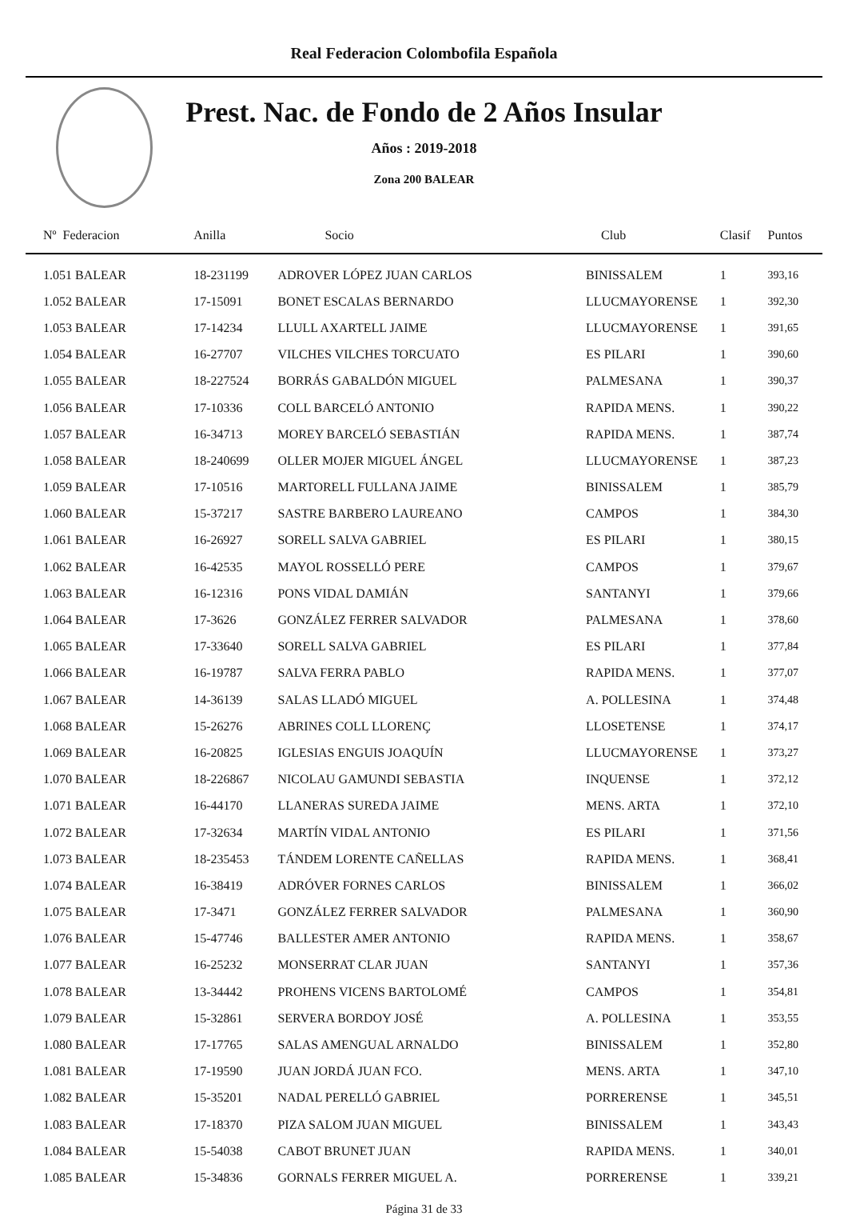Real Federacion Colombofila Española
Prest. Nac. de Fondo de 2 Años Insular
Años : 2019-2018
Zona 200 BALEAR
| Nº Federacion | Anilla | Socio | Club | Clasif | Puntos |
| --- | --- | --- | --- | --- | --- |
| 1.051 BALEAR | 18-231199 | ADROVER LÓPEZ JUAN CARLOS | BINISSALEM | 1 | 393,16 |
| 1.052 BALEAR | 17-15091 | BONET ESCALAS BERNARDO | LLUCMAYORENSE | 1 | 392,30 |
| 1.053 BALEAR | 17-14234 | LLULL AXARTELL JAIME | LLUCMAYORENSE | 1 | 391,65 |
| 1.054 BALEAR | 16-27707 | VILCHES VILCHES TORCUATO | ES PILARI | 1 | 390,60 |
| 1.055 BALEAR | 18-227524 | BORRÁS GABALDÓN MIGUEL | PALMESANA | 1 | 390,37 |
| 1.056 BALEAR | 17-10336 | COLL BARCELÓ ANTONIO | RAPIDA MENS. | 1 | 390,22 |
| 1.057 BALEAR | 16-34713 | MOREY BARCELÓ SEBASTIÁN | RAPIDA MENS. | 1 | 387,74 |
| 1.058 BALEAR | 18-240699 | OLLER MOJER MIGUEL ÁNGEL | LLUCMAYORENSE | 1 | 387,23 |
| 1.059 BALEAR | 17-10516 | MARTORELL FULLANA JAIME | BINISSALEM | 1 | 385,79 |
| 1.060 BALEAR | 15-37217 | SASTRE BARBERO LAUREANO | CAMPOS | 1 | 384,30 |
| 1.061 BALEAR | 16-26927 | SORELL SALVA GABRIEL | ES PILARI | 1 | 380,15 |
| 1.062 BALEAR | 16-42535 | MAYOL ROSSELLÓ PERE | CAMPOS | 1 | 379,67 |
| 1.063 BALEAR | 16-12316 | PONS VIDAL DAMIÁN | SANTANYI | 1 | 379,66 |
| 1.064 BALEAR | 17-3626 | GONZÁLEZ FERRER SALVADOR | PALMESANA | 1 | 378,60 |
| 1.065 BALEAR | 17-33640 | SORELL SALVA GABRIEL | ES PILARI | 1 | 377,84 |
| 1.066 BALEAR | 16-19787 | SALVA FERRA PABLO | RAPIDA MENS. | 1 | 377,07 |
| 1.067 BALEAR | 14-36139 | SALAS LLADÓ MIGUEL | A. POLLESINA | 1 | 374,48 |
| 1.068 BALEAR | 15-26276 | ABRINES COLL LLORENÇ | LLOSETENSE | 1 | 374,17 |
| 1.069 BALEAR | 16-20825 | IGLESIAS ENGUIS JOAQUÍN | LLUCMAYORENSE | 1 | 373,27 |
| 1.070 BALEAR | 18-226867 | NICOLAU GAMUNDI SEBASTIA | INQUENSE | 1 | 372,12 |
| 1.071 BALEAR | 16-44170 | LLANERAS SUREDA JAIME | MENS. ARTA | 1 | 372,10 |
| 1.072 BALEAR | 17-32634 | MARTÍN VIDAL ANTONIO | ES PILARI | 1 | 371,56 |
| 1.073 BALEAR | 18-235453 | TÁNDEM LORENTE CAÑELLAS | RAPIDA MENS. | 1 | 368,41 |
| 1.074 BALEAR | 16-38419 | ADRÓVER FORNES CARLOS | BINISSALEM | 1 | 366,02 |
| 1.075 BALEAR | 17-3471 | GONZÁLEZ FERRER SALVADOR | PALMESANA | 1 | 360,90 |
| 1.076 BALEAR | 15-47746 | BALLESTER AMER ANTONIO | RAPIDA MENS. | 1 | 358,67 |
| 1.077 BALEAR | 16-25232 | MONSERRAT CLAR JUAN | SANTANYI | 1 | 357,36 |
| 1.078 BALEAR | 13-34442 | PROHENS VICENS BARTOLOMÉ | CAMPOS | 1 | 354,81 |
| 1.079 BALEAR | 15-32861 | SERVERA BORDOY JOSÉ | A. POLLESINA | 1 | 353,55 |
| 1.080 BALEAR | 17-17765 | SALAS AMENGUAL ARNALDO | BINISSALEM | 1 | 352,80 |
| 1.081 BALEAR | 17-19590 | JUAN JORDÁ JUAN FCO. | MENS. ARTA | 1 | 347,10 |
| 1.082 BALEAR | 15-35201 | NADAL PERELLÓ GABRIEL | PORRERENSE | 1 | 345,51 |
| 1.083 BALEAR | 17-18370 | PIZA SALOM JUAN MIGUEL | BINISSALEM | 1 | 343,43 |
| 1.084 BALEAR | 15-54038 | CABOT BRUNET JUAN | RAPIDA MENS. | 1 | 340,01 |
| 1.085 BALEAR | 15-34836 | GORNALS FERRER MIGUEL A. | PORRERENSE | 1 | 339,21 |
Página 31 de 33